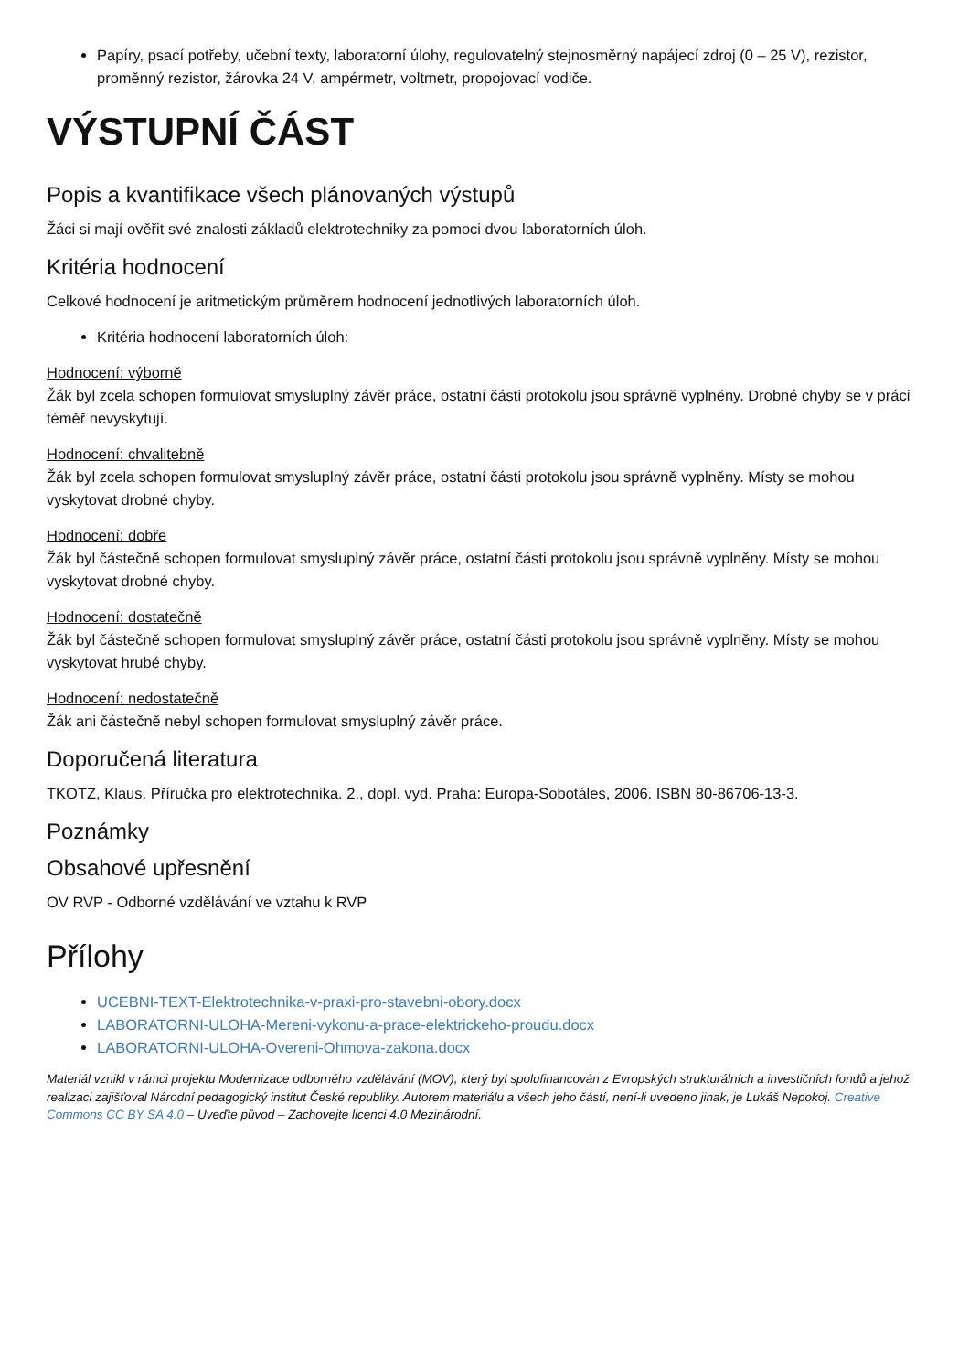Papíry, psací potřeby, učební texty, laboratorní úlohy, regulovatelný stejnosměrný napájecí zdroj (0 – 25 V), rezistor, proměnný rezistor, žárovka 24 V, ampérmetr, voltmetr, propojovací vodiče.
VÝSTUPNÍ ČÁST
Popis a kvantifikace všech plánovaných výstupů
Žáci si mají ověřit své znalosti základů elektrotechniky za pomoci dvou laboratorních úloh.
Kritéria hodnocení
Celkové hodnocení je aritmetickým průměrem hodnocení jednotlivých laboratorních úloh.
Kritéria hodnocení laboratorních úloh:
Hodnocení: výborně
Žák byl zcela schopen formulovat smysluplný závěr práce, ostatní části protokolu jsou správně vyplněny. Drobné chyby se v práci téměř nevyskytují.
Hodnocení: chvalitebně
Žák byl zcela schopen formulovat smysluplný závěr práce, ostatní části protokolu jsou správně vyplněny. Místy se mohou vyskytovat drobné chyby.
Hodnocení: dobře
Žák byl částečně schopen formulovat smysluplný závěr práce, ostatní části protokolu jsou správně vyplněny. Místy se mohou vyskytovat drobné chyby.
Hodnocení: dostatečně
Žák byl částečně schopen formulovat smysluplný závěr práce, ostatní části protokolu jsou správně vyplněny. Místy se mohou vyskytovat hrubé chyby.
Hodnocení: nedostatečně
Žák ani částečně nebyl schopen formulovat smysluplný závěr práce.
Doporučená literatura
TKOTZ, Klaus. Příručka pro elektrotechnika. 2., dopl. vyd. Praha: Europa-Sobotáles, 2006. ISBN 80-86706-13-3.
Poznámky
Obsahové upřesnění
OV RVP - Odborné vzdělávání ve vztahu k RVP
Přílohy
UCEBNI-TEXT-Elektrotechnika-v-praxi-pro-stavebni-obory.docx
LABORATORNI-ULOHA-Mereni-vykonu-a-prace-elektrickeho-proudu.docx
LABORATORNI-ULOHA-Overeni-Ohmova-zakona.docx
Materiál vznikl v rámci projektu Modernizace odborného vzdělávání (MOV), který byl spolufinancován z Evropských strukturálních a investičních fondů a jehož realizaci zajišťoval Národní pedagogický institut České republiky. Autorem materiálu a všech jeho částí, není-li uvedeno jinak, je Lukáš Nepokoj. Creative Commons CC BY SA 4.0 – Uveďte původ – Zachovejte licenci 4.0 Mezinárodní.